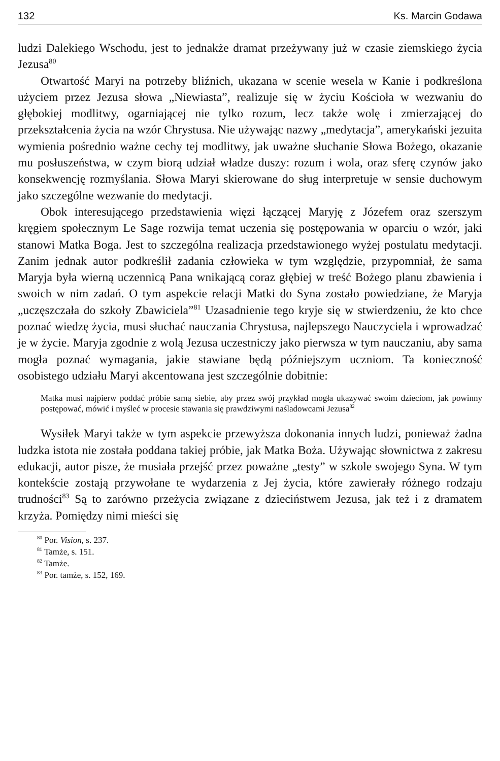132 Ks. Marcin Godawa
ludzi Dalekiego Wschodu, jest to jednakże dramat przeżywany już w czasie ziemskiego życia Jezusa<sup>80</sup>
Otwartość Maryi na potrzeby bliźnich, ukazana w scenie wesela w Kanie i podkreślona użyciem przez Jezusa słowa „Niewiasta”, realizuje się w życiu Kościoła w wezwaniu do głębokiej modlitwy, ogarniającej nie tylko rozum, lecz także wolę i zmierzającej do przekształcenia życia na wzór Chrystusa. Nie używając nazwy „medytacja”, amerykański jezuita wymienia pośrednio ważne cechy tej modlitwy, jak uważne słuchanie Słowa Bożego, okazanie mu posłuszeństwa, w czym biorą udział władze duszy: rozum i wola, oraz sferę czynów jako konsekwencję rozmyślania. Słowa Maryi skierowane do sług interpretuje w sensie duchowym jako szczególne wezwanie do medytacji.
Obok interesującego przedstawienia więzi łączącej Maryję z Józefem oraz szerszym kręgiem społecznym Le Sage rozwija temat uczenia się postępowania w oparciu o wzór, jaki stanowi Matka Boga. Jest to szczególna realizacja przedstawionego wyżej postulatu medytacji. Zanim jednak autor podkreślił zadania człowieka w tym względzie, przypomniał, że sama Maryja była wierną uczennicą Pana wnikającą coraz głębiej w treść Bożego planu zbawienia i swoich w nim zadań. O tym aspekcie relacji Matki do Syna zostało powiedziane, że Maryja „uczęszczała do szkoły Zbawiciela”<sup>81</sup> Uzasadnienie tego kryje się w stwierdzeniu, że kto chce poznać wiedzę życia, musi słuchać nauczania Chrystusa, najlepszego Nauczyciela i wprowadzać je w życie. Maryja zgodnie z wolą Jezusa uczestniczy jako pierwsza w tym nauczaniu, aby sama mogła poznać wymagania, jakie stawiane będą późniejszym uczniom. Ta konieczność osobistego udziału Maryi akcentowana jest szczególnie dobitnie:
Matka musi najpierw poddać próbie samą siebie, aby przez swój przykład mogła ukazywać swoim dzieciom, jak powinny postępować, mówić i myśleć w procesie stawania się prawdziwymi naśladowcami Jezusa<sup>82</sup>
Wysiłek Maryi także w tym aspekcie przewyższa dokonania innych ludzi, ponieważ żadna ludzka istota nie została poddana takiej próbie, jak Matka Boża. Używając słownictwa z zakresu edukacji, autor pisze, że musiała przejść przez poważne „testy” w szkole swojego Syna. W tym kontekście zostają przywołane te wydarzenia z Jej życia, które zawierały różnego rodzaju trudności<sup>83</sup> Są to zarówno przeżycia związane z dzieciństwem Jezusa, jak też i z dramatem krzyża. Pomiędzy nimi mieści się
<sup>80</sup> Por. Vision, s. 237.
<sup>81</sup> Tamże, s. 151.
<sup>82</sup> Tamże.
<sup>83</sup> Por. tamże, s. 152, 169.